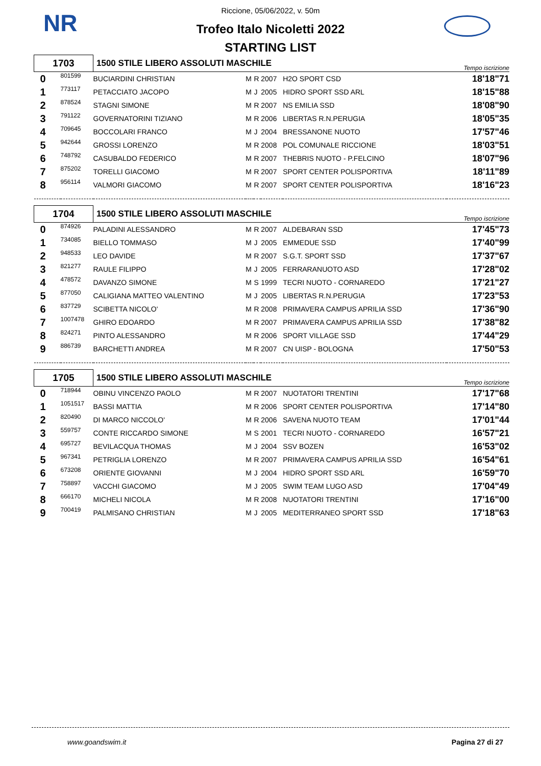NR
Riccione, 05/06/2022, v. 50m
Trofeo Italo Nicoletti 2022
STARTING LIST
| 1703 | | 1500 STILE LIBERO ASSOLUTI MASCHILE | | | | | Tempo iscrizione |
| 0 | 801599 | BUCIARDINI CHRISTIAN | M | R | 2007 | H2O SPORT CSD | 18'18"71 |
| 1 | 773117 | PETACCIATO JACOPO | M | J | 2005 | HIDRO SPORT SSD ARL | 18'15"88 |
| 2 | 878524 | STAGNI SIMONE | M | R | 2007 | NS EMILIA SSD | 18'08"90 |
| 3 | 791122 | GOVERNATORINI TIZIANO | M | R | 2006 | LIBERTAS R.N.PERUGIA | 18'05"35 |
| 4 | 709645 | BOCCOLARI FRANCO | M | J | 2004 | BRESSANONE NUOTO | 17'57"46 |
| 5 | 942644 | GROSSI LORENZO | M | R | 2008 | POL COMUNALE RICCIONE | 18'03"51 |
| 6 | 748792 | CASUBALDO FEDERICO | M | R | 2007 | THEBRIS NUOTO - P.FELCINO | 18'07"96 |
| 7 | 875202 | TORELLI GIACOMO | M | R | 2007 | SPORT CENTER POLISPORTIVA | 18'11"89 |
| 8 | 956114 | VALMORI GIACOMO | M | R | 2007 | SPORT CENTER POLISPORTIVA | 18'16"23 |
| 1704 | | 1500 STILE LIBERO ASSOLUTI MASCHILE | | | | | Tempo iscrizione |
| 0 | 874926 | PALADINI ALESSANDRO | M | R | 2007 | ALDEBARAN SSD | 17'45"73 |
| 1 | 734085 | BIELLO TOMMASO | M | J | 2005 | EMMEDUE SSD | 17'40"99 |
| 2 | 948533 | LEO DAVIDE | M | R | 2007 | S.G.T. SPORT SSD | 17'37"67 |
| 3 | 821277 | RAULE FILIPPO | M | J | 2005 | FERRARANUOTO ASD | 17'28"02 |
| 4 | 478572 | DAVANZO SIMONE | M | S | 1999 | TECRI NUOTO - CORNAREDO | 17'21"27 |
| 5 | 877050 | CALIGIANA MATTEO VALENTINO | M | J | 2005 | LIBERTAS R.N.PERUGIA | 17'23"53 |
| 6 | 837729 | SCIBETTA NICOLO' | M | R | 2008 | PRIMAVERA CAMPUS APRILIA SSD | 17'36"90 |
| 7 | 1007478 | GHIRO EDOARDO | M | R | 2007 | PRIMAVERA CAMPUS APRILIA SSD | 17'38"82 |
| 8 | 824271 | PINTO ALESSANDRO | M | R | 2006 | SPORT VILLAGE SSD | 17'44"29 |
| 9 | 886739 | BARCHETTI ANDREA | M | R | 2007 | CN UISP - BOLOGNA | 17'50"53 |
| 1705 | | 1500 STILE LIBERO ASSOLUTI MASCHILE | | | | | Tempo iscrizione |
| 0 | 718944 | OBINU VINCENZO PAOLO | M | R | 2007 | NUOTATORI TRENTINI | 17'17"68 |
| 1 | 1051517 | BASSI MATTIA | M | R | 2006 | SPORT CENTER POLISPORTIVA | 17'14"80 |
| 2 | 820490 | DI MARCO NICCOLO' | M | R | 2006 | SAVENA NUOTO TEAM | 17'01"44 |
| 3 | 559757 | CONTE RICCARDO SIMONE | M | S | 2001 | TECRI NUOTO - CORNAREDO | 16'57"21 |
| 4 | 695727 | BEVILACQUA THOMAS | M | J | 2004 | SSV BOZEN | 16'53"02 |
| 5 | 967341 | PETRIGLIA LORENZO | M | R | 2007 | PRIMAVERA CAMPUS APRILIA SSD | 16'54"61 |
| 6 | 673208 | ORIENTE GIOVANNI | M | J | 2004 | HIDRO SPORT SSD ARL | 16'59"70 |
| 7 | 758897 | VACCHI GIACOMO | M | J | 2005 | SWIM TEAM LUGO ASD | 17'04"49 |
| 8 | 666170 | MICHELI NICOLA | M | R | 2008 | NUOTATORI TRENTINI | 17'16"00 |
| 9 | 700419 | PALMISANO CHRISTIAN | M | J | 2005 | MEDITERRANEO SPORT SSD | 17'18"63 |
www.goandswim.it Pagina 27 di 27